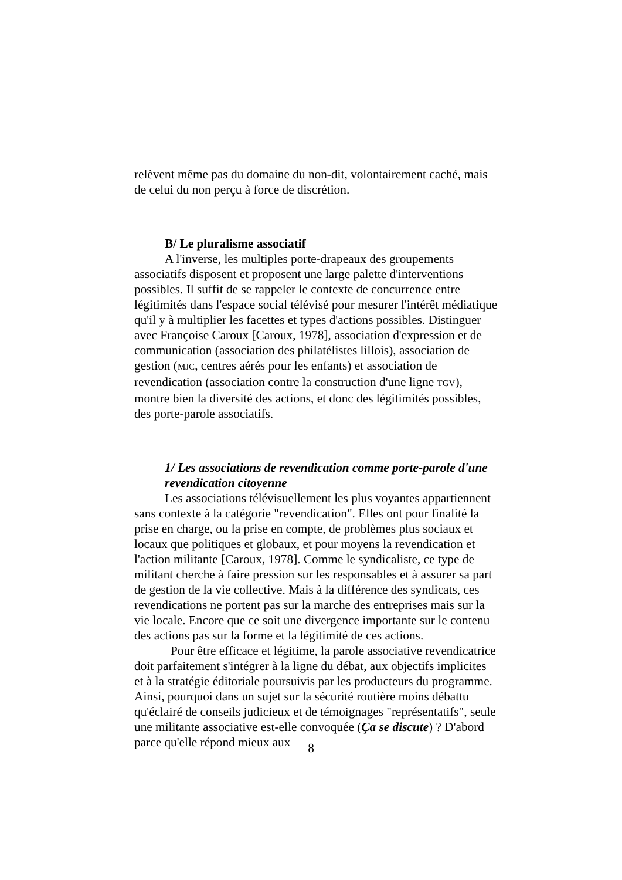relèvent même pas du domaine du non-dit, volontairement caché, mais de celui du non perçu à force de discrétion.
B/ Le pluralisme associatif
A l'inverse, les multiples porte-drapeaux des groupements associatifs disposent et proposent une large palette d'interventions possibles. Il suffit de se rappeler le contexte de concurrence entre légitimités dans l'espace social télévisé pour mesurer l'intérêt médiatique qu'il y à multiplier les facettes et types d'actions possibles. Distinguer avec Françoise Caroux [Caroux, 1978], association d'expression et de communication (association des philatélistes lillois), association de gestion (MJC, centres aérés pour les enfants) et association de revendication (association contre la construction d'une ligne TGV), montre bien la diversité des actions, et donc des légitimités possibles, des porte-parole associatifs.
1/ Les associations de revendication comme porte-parole d'une revendication citoyenne
Les associations télévisuellement les plus voyantes appartiennent sans contexte à la catégorie "revendication". Elles ont pour finalité la prise en charge, ou la prise en compte, de problèmes plus sociaux et locaux que politiques et globaux, et pour moyens la revendication et l'action militante [Caroux, 1978]. Comme le syndicaliste, ce type de militant cherche à faire pression sur les responsables et à assurer sa part de gestion de la vie collective. Mais à la différence des syndicats, ces revendications ne portent pas sur la marche des entreprises mais sur la vie locale. Encore que ce soit une divergence importante sur le contenu des actions pas sur la forme et la légitimité de ces actions.
Pour être efficace et légitime, la parole associative revendicatrice doit parfaitement s'intégrer à la ligne du débat, aux objectifs implicites et à la stratégie éditoriale poursuivis par les producteurs du programme. Ainsi, pourquoi dans un sujet sur la sécurité routière moins débattu qu'éclairé de conseils judicieux et de témoignages "représentatifs", seule une militante associative est-elle convoquée (Ça se discute) ? D'abord parce qu'elle répond mieux aux
8